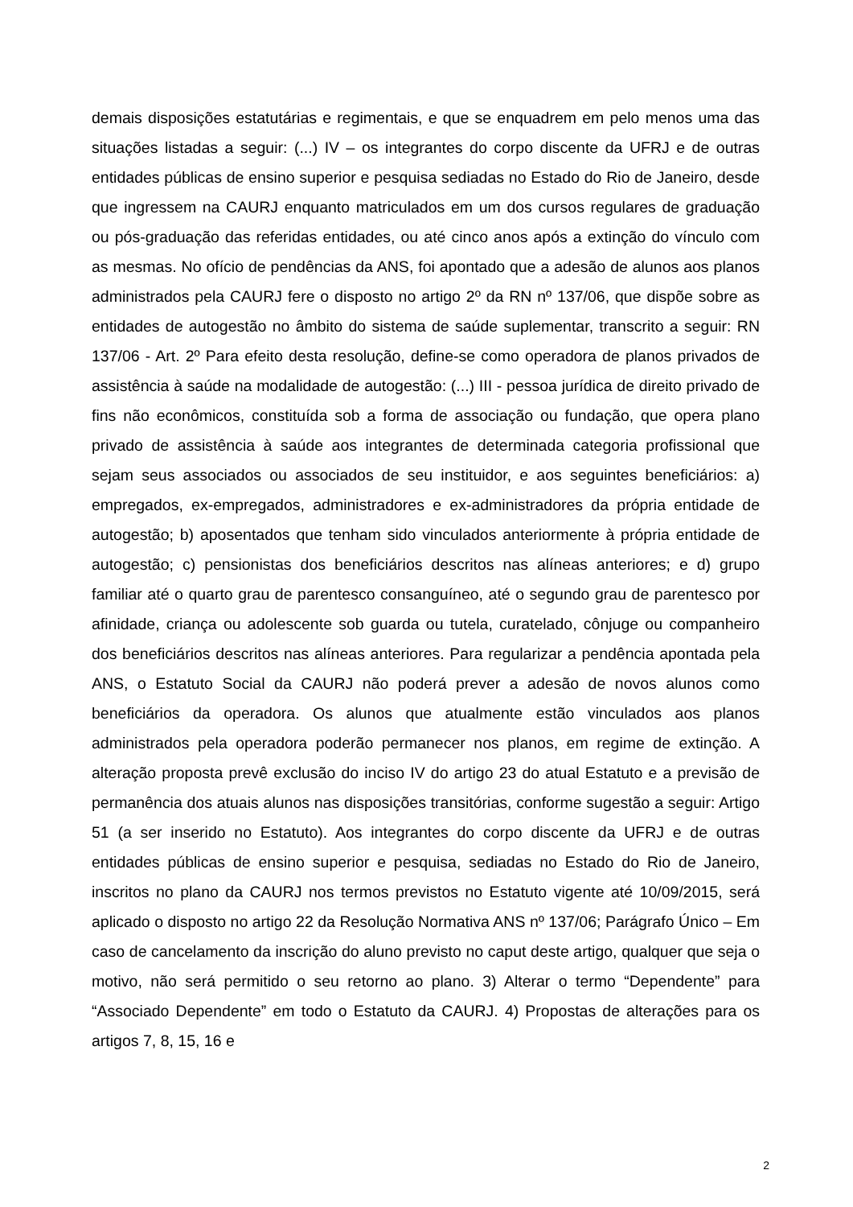demais disposições estatutárias e regimentais, e que se enquadrem em pelo menos uma das situações listadas a seguir: (...) IV – os integrantes do corpo discente da UFRJ e de outras entidades públicas de ensino superior e pesquisa sediadas no Estado do Rio de Janeiro, desde que ingressem na CAURJ enquanto matriculados em um dos cursos regulares de graduação ou pós-graduação das referidas entidades, ou até cinco anos após a extinção do vínculo com as mesmas. No ofício de pendências da ANS, foi apontado que a adesão de alunos aos planos administrados pela CAURJ fere o disposto no artigo 2º da RN nº 137/06, que dispõe sobre as entidades de autogestão no âmbito do sistema de saúde suplementar, transcrito a seguir: RN 137/06 - Art. 2º Para efeito desta resolução, define-se como operadora de planos privados de assistência à saúde na modalidade de autogestão: (...) III - pessoa jurídica de direito privado de fins não econômicos, constituída sob a forma de associação ou fundação, que opera plano privado de assistência à saúde aos integrantes de determinada categoria profissional que sejam seus associados ou associados de seu instituidor, e aos seguintes beneficiários: a) empregados, ex-empregados, administradores e ex-administradores da própria entidade de autogestão; b) aposentados que tenham sido vinculados anteriormente à própria entidade de autogestão; c) pensionistas dos beneficiários descritos nas alíneas anteriores; e d) grupo familiar até o quarto grau de parentesco consanguíneo, até o segundo grau de parentesco por afinidade, criança ou adolescente sob guarda ou tutela, curatelado, cônjuge ou companheiro dos beneficiários descritos nas alíneas anteriores. Para regularizar a pendência apontada pela ANS, o Estatuto Social da CAURJ não poderá prever a adesão de novos alunos como beneficiários da operadora. Os alunos que atualmente estão vinculados aos planos administrados pela operadora poderão permanecer nos planos, em regime de extinção. A alteração proposta prevê exclusão do inciso IV do artigo 23 do atual Estatuto e a previsão de permanência dos atuais alunos nas disposições transitórias, conforme sugestão a seguir: Artigo 51 (a ser inserido no Estatuto). Aos integrantes do corpo discente da UFRJ e de outras entidades públicas de ensino superior e pesquisa, sediadas no Estado do Rio de Janeiro, inscritos no plano da CAURJ nos termos previstos no Estatuto vigente até 10/09/2015, será aplicado o disposto no artigo 22 da Resolução Normativa ANS nº 137/06; Parágrafo Único – Em caso de cancelamento da inscrição do aluno previsto no caput deste artigo, qualquer que seja o motivo, não será permitido o seu retorno ao plano. 3) Alterar o termo “Dependente” para “Associado Dependente” em todo o Estatuto da CAURJ. 4) Propostas de alterações para os artigos 7, 8, 15, 16 e
2